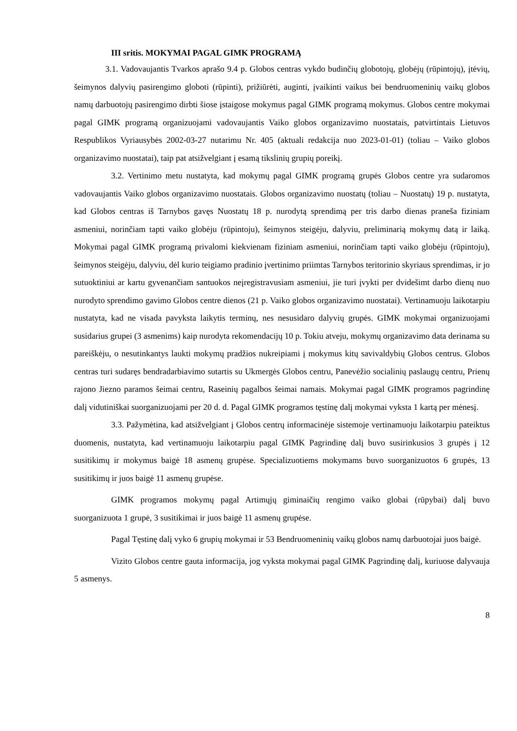III sritis. MOKYMAI PAGAL GIMK PROGRAMĄ
3.1. Vadovaujantis Tvarkos aprašo 9.4 p. Globos centras vykdo budinčių globotojų, globėjų (rūpintojų), įtėvių, šeimynos dalyvių pasirengimo globoti (rūpinti), prižiūrėti, auginti, įvaikinti vaikus bei bendruomeninių vaikų globos namų darbuotojų pasirengimo dirbti šiose įstaigose mokymus pagal GIMK programą mokymus. Globos centre mokymai pagal GIMK programą organizuojami vadovaujantis Vaiko globos organizavimo nuostatais, patvirtintais Lietuvos Respublikos Vyriausybės 2002-03-27 nutarimu Nr. 405 (aktuali redakcija nuo 2023-01-01) (toliau – Vaiko globos organizavimo nuostatai), taip pat atsižvelgiant į esamą tikslinių grupių poreikį.
3.2. Vertinimo metu nustatyta, kad mokymų pagal GIMK programą grupės Globos centre yra sudaromos vadovaujantis Vaiko globos organizavimo nuostatais. Globos organizavimo nuostatų (toliau – Nuostatų) 19 p. nustatyta, kad Globos centras iš Tarnybos gavęs Nuostatų 18 p. nurodytą sprendimą per tris darbo dienas praneša fiziniam asmeniui, norinčiam tapti vaiko globėju (rūpintoju), šeimynos steigėju, dalyviu, preliminarią mokymų datą ir laiką. Mokymai pagal GIMK programą privalomi kiekvienam fiziniam asmeniui, norinčiam tapti vaiko globėju (rūpintoju), šeimynos steigėju, dalyviu, dėl kurio teigiamo pradinio įvertinimo priimtas Tarnybos teritorinio skyriaus sprendimas, ir jo sutuoktiniui ar kartu gyvenančiam santuokos neįregistravusiam asmeniui, jie turi įvykti per dvidešimt darbo dienų nuo nurodyto sprendimo gavimo Globos centre dienos (21 p. Vaiko globos organizavimo nuostatai). Vertinamuoju laikotarpiu nustatyta, kad ne visada pavyksta laikytis terminų, nes nesusidaro dalyvių grupės. GIMK mokymai organizuojami susidarius grupei (3 asmenims) kaip nurodyta rekomendacijų 10 p. Tokiu atveju, mokymų organizavimo data derinama su pareiškėju, o nesutinkantys laukti mokymų pradžios nukreipiami į mokymus kitų savivaldybių Globos centrus. Globos centras turi sudaręs bendradarbiavimo sutartis su Ukmergės Globos centru, Panevėžio socialinių paslaugų centru, Prienų rajono Jiezno paramos šeimai centru, Raseinių pagalbos šeimai namais. Mokymai pagal GIMK programos pagrindinę dalį vidutiniškai suorganizuojami per 20 d. d. Pagal GIMK programos tęstinę dalį mokymai vyksta 1 kartą per mėnesį.
3.3. Pažymėtina, kad atsižvelgiant į Globos centrų informacinėje sistemoje vertinamuoju laikotarpiu pateiktus duomenis, nustatyta, kad vertinamuoju laikotarpiu pagal GIMK Pagrindinę dalį buvo susirinkusios 3 grupės į 12 susitikimų ir mokymus baigė 18 asmenų grupėse. Specializuotiems mokymams buvo suorganizuotos 6 grupės, 13 susitikimų ir juos baigė 11 asmenų grupėse.
GIMK programos mokymų pagal Artimųjų giminaičių rengimo vaiko globai (rūpybai) dalį buvo suorganizuota 1 grupė, 3 susitikimai ir juos baigė 11 asmenų grupėse.
Pagal Tęstinę dalį vyko 6 grupių mokymai ir 53 Bendruomeninių vaikų globos namų darbuotojai juos baigė.
Vizito Globos centre gauta informacija, jog vyksta mokymai pagal GIMK Pagrindinę dalį, kuriuose dalyvauja 5 asmenys.
8